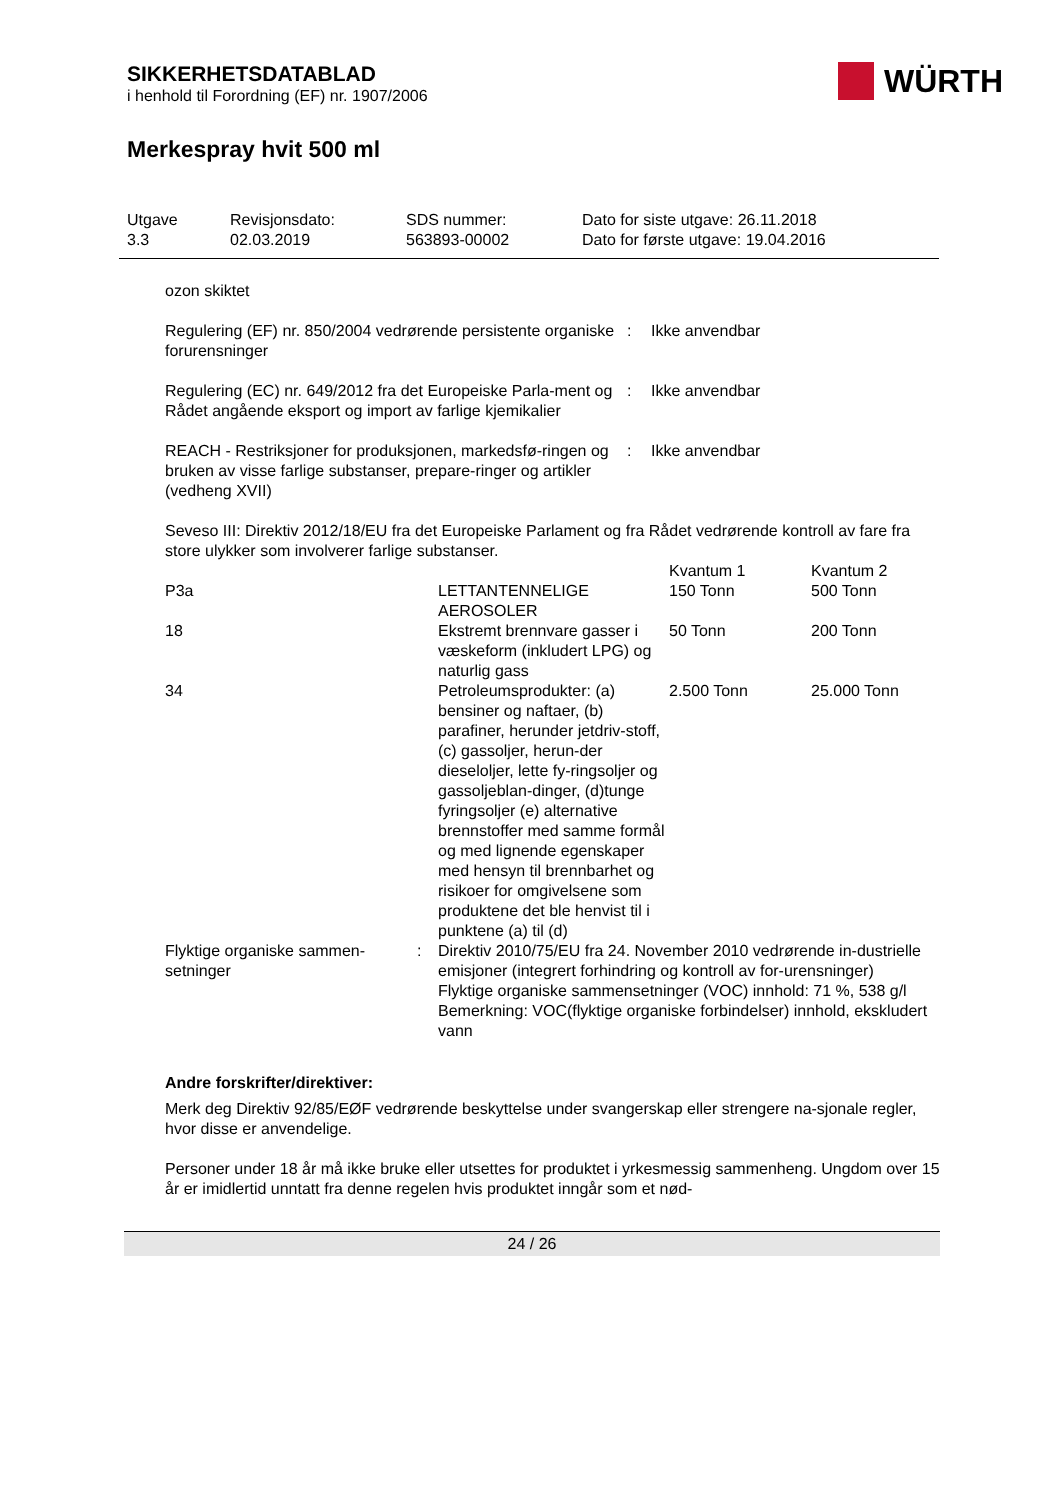SIKKERHETSDATABLAD
i henhold til Forordning (EF) nr. 1907/2006
WÜRTH
Merkespray hvit 500 ml
| Utgave 3.3 | Revisjonsdato: 02.03.2019 | SDS nummer: 563893-00002 | Dato for siste utgave: 26.11.2018 Dato for første utgave: 19.04.2016 |
ozon skiktet
| Regulering (EF) nr. 850/2004 vedrørende persistente organiske forurensninger | : | Ikke anvendbar |
| Regulering (EC) nr. 649/2012 fra det Europeiske Parla-ment og Rådet angående eksport og import av farlige kjemikalier | : | Ikke anvendbar |
| REACH - Restriksjoner for produksjonen, markedsfø-ringen og bruken av visse farlige substanser, prepare-ringer og artikler (vedheng XVII) | : | Ikke anvendbar |
Seveso III: Direktiv 2012/18/EU fra det Europeiske Parlament og fra Rådet vedrørende kontroll av fare fra store ulykker som involverer farlige substanser.
| | | Kvantum 1 | Kvantum 2 |
| P3a | LETTANTENNELIGE AEROSOLER | 150 Tonn | 500 Tonn |
| 18 | Ekstremt brennvare gasser i væskeform (inkludert LPG) og naturlig gass | 50 Tonn | 200 Tonn |
| 34 | Petroleumsprodukter: (a) bensiner og naftaer, (b) parafiner, herunder jetdriv-stoff, (c) gassoljer, herun-der dieseloljer, lette fy-ringsoljer og gassoljeblan-dinger, (d)tunge fyringsoljer (e) alternative brennstoffer med samme formål og med lignende egenskaper med hensyn til brennbarhet og risikoer for omgivelsene som produktene det ble henvist til i punktene (a) til (d) | 2.500 Tonn | 25.000 Tonn |
| Flyktige organiske sammen-setninger | : | Direktiv 2010/75/EU fra 24. November 2010 vedrørende in-dustrielle emisjoner (integrert forhindring og kontroll av for-urensninger) Flyktige organiske sammensetninger (VOC) innhold: 71 %, 538 g/l Bemerkning: VOC(flyktige organiske forbindelser) innhold, ekskludert vann |
Andre forskrifter/direktiver:
Merk deg Direktiv 92/85/EØF vedrørende beskyttelse under svangerskap eller strengere na-sjonale regler, hvor disse er anvendelige.
Personer under 18 år må ikke bruke eller utsettes for produktet i yrkesmessig sammenheng. Ungdom over 15 år er imidlertid unntatt fra denne regelen hvis produktet inngår som et nød-
24 / 26